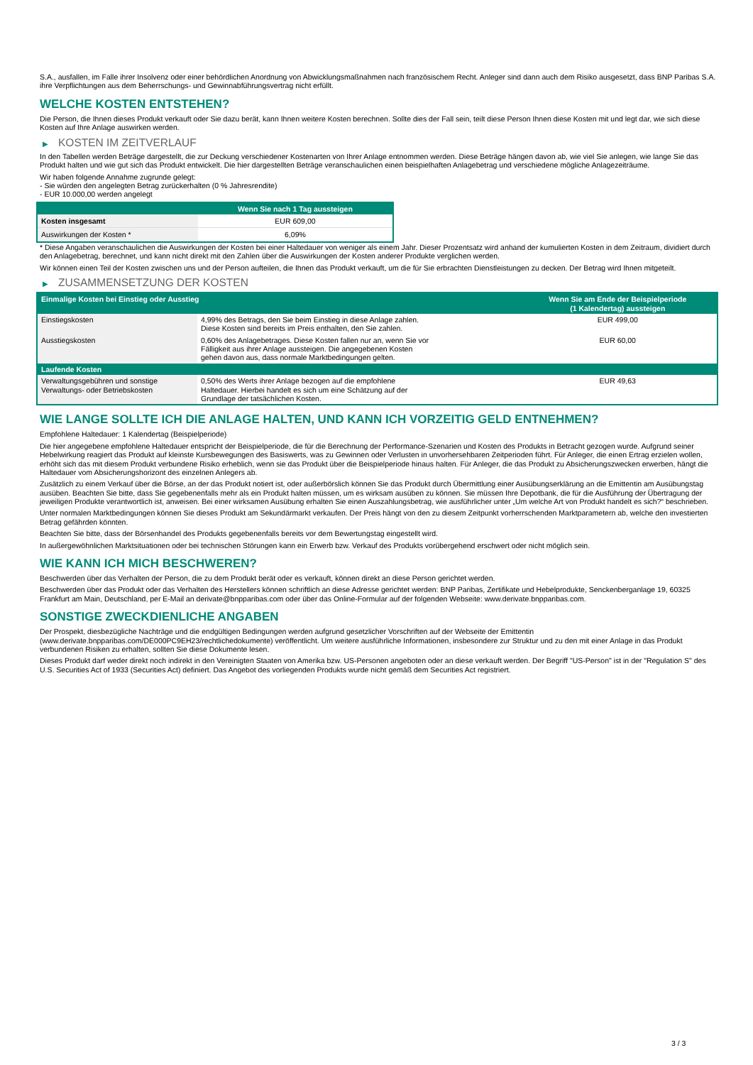S.A., ausfallen, im Falle ihrer Insolvenz oder einer behördlichen Anordnung von Abwicklungsmaßnahmen nach französischem Recht. Anleger sind dann auch dem Risiko ausgesetzt, dass BNP Paribas S.A. ihre Verpflichtungen aus dem Beherrschungs- und Gewinnabführungsvertrag nicht erfüllt.
WELCHE KOSTEN ENTSTEHEN?
Die Person, die Ihnen dieses Produkt verkauft oder Sie dazu berät, kann Ihnen weitere Kosten berechnen. Sollte dies der Fall sein, teilt diese Person Ihnen diese Kosten mit und legt dar, wie sich diese Kosten auf Ihre Anlage auswirken werden.
▶ KOSTEN IM ZEITVERLAUF
In den Tabellen werden Beträge dargestellt, die zur Deckung verschiedener Kostenarten von Ihrer Anlage entnommen werden. Diese Beträge hängen davon ab, wie viel Sie anlegen, wie lange Sie das Produkt halten und wie gut sich das Produkt entwickelt. Die hier dargestellten Beträge veranschaulichen einen beispielhaften Anlagebetrag und verschiedene mögliche Anlagezeiträume.
Wir haben folgende Annahme zugrunde gelegt:
- Sie würden den angelegten Betrag zurückerhalten (0 % Jahresrendite)
- EUR 10.000,00 werden angelegt
| | Wenn Sie nach 1 Tag aussteigen |
| --- | --- |
| Kosten insgesamt | EUR 609,00 |
| Auswirkungen der Kosten * | 6,09% |
* Diese Angaben veranschaulichen die Auswirkungen der Kosten bei einer Haltedauer von weniger als einem Jahr. Dieser Prozentsatz wird anhand der kumulierten Kosten in dem Zeitraum, dividiert durch den Anlagebetrag, berechnet, und kann nicht direkt mit den Zahlen über die Auswirkungen der Kosten anderer Produkte verglichen werden.
Wir können einen Teil der Kosten zwischen uns und der Person aufteilen, die Ihnen das Produkt verkauft, um die für Sie erbrachten Dienstleistungen zu decken. Der Betrag wird Ihnen mitgeteilt.
▶ ZUSAMMENSETZUNG DER KOSTEN
| Einmalige Kosten bei Einstieg oder Ausstieg | | Wenn Sie am Ende der Beispielperiode (1 Kalendertag) aussteigen |
| --- | --- | --- |
| Einstiegskosten | 4,99% des Betrags, den Sie beim Einstieg in diese Anlage zahlen. Diese Kosten sind bereits im Preis enthalten, den Sie zahlen. | EUR 499,00 |
| Ausstiegskosten | 0,60% des Anlagebetrages. Diese Kosten fallen nur an, wenn Sie vor Fälligkeit aus ihrer Anlage aussteigen. Die angegebenen Kosten gehen davon aus, dass normale Marktbedingungen gelten. | EUR 60,00 |
| Laufende Kosten | | |
| Verwaltungsgebühren und sonstige Verwaltungs- oder Betriebskosten | 0,50% des Werts ihrer Anlage bezogen auf die empfohlene Haltedauer. Hierbei handelt es sich um eine Schätzung auf der Grundlage der tatsächlichen Kosten. | EUR 49,63 |
WIE LANGE SOLLTE ICH DIE ANLAGE HALTEN, UND KANN ICH VORZEITIG GELD ENTNEHMEN?
Empfohlene Haltedauer: 1 Kalendertag (Beispielperiode)
Die hier angegebene empfohlene Haltedauer entspricht der Beispielperiode, die für die Berechnung der Performance-Szenarien und Kosten des Produkts in Betracht gezogen wurde. Aufgrund seiner Hebelwirkung reagiert das Produkt auf kleinste Kursbewegungen des Basiswerts, was zu Gewinnen oder Verlusten in unvorhersehbaren Zeitperioden führt. Für Anleger, die einen Ertrag erzielen wollen, erhöht sich das mit diesem Produkt verbundene Risiko erheblich, wenn sie das Produkt über die Beispielperiode hinaus halten. Für Anleger, die das Produkt zu Absicherungszwecken erwerben, hängt die Haltedauer vom Absicherungshorizont des einzelnen Anlegers ab.
Zusätzlich zu einem Verkauf über die Börse, an der das Produkt notiert ist, oder außerbörslich können Sie das Produkt durch Übermittlung einer Ausübungserklärung an die Emittentin am Ausübungstag ausüben. Beachten Sie bitte, dass Sie gegebenenfalls mehr als ein Produkt halten müssen, um es wirksam ausüben zu können. Sie müssen Ihre Depotbank, die für die Ausführung der Übertragung der jeweiligen Produkte verantwortlich ist, anweisen. Bei einer wirksamen Ausübung erhalten Sie einen Auszahlungsbetrag, wie ausführlicher unter „Um welche Art von Produkt handelt es sich?“ beschrieben.
Unter normalen Marktbedingungen können Sie dieses Produkt am Sekundärmarkt verkaufen. Der Preis hängt von den zu diesem Zeitpunkt vorherrschenden Marktparametern ab, welche den investierten Betrag gefährden könnten.
Beachten Sie bitte, dass der Börsenhandel des Produkts gegebenenfalls bereits vor dem Bewertungstag eingestellt wird.
In außergewöhnlichen Marktsituationen oder bei technischen Störungen kann ein Erwerb bzw. Verkauf des Produkts vorübergehend erschwert oder nicht möglich sein.
WIE KANN ICH MICH BESCHWEREN?
Beschwerden über das Verhalten der Person, die zu dem Produkt berät oder es verkauft, können direkt an diese Person gerichtet werden.
Beschwerden über das Produkt oder das Verhalten des Herstellers können schriftlich an diese Adresse gerichtet werden: BNP Paribas, Zertifikate und Hebelprodukte, Senckenberganlage 19, 60325 Frankfurt am Main, Deutschland, per E-Mail an derivate@bnpparibas.com oder über das Online-Formular auf der folgenden Webseite: www.derivate.bnpparibas.com.
SONSTIGE ZWECKDIENLICHE ANGABEN
Der Prospekt, diesbezügliche Nachträge und die endgültigen Bedingungen werden aufgrund gesetzlicher Vorschriften auf der Webseite der Emittentin (www.derivate.bnpparibas.com/DE000PC9EH23/rechtlichedokumente) veröffentlicht. Um weitere ausführliche Informationen, insbesondere zur Struktur und zu den mit einer Anlage in das Produkt verbundenen Risiken zu erhalten, sollten Sie diese Dokumente lesen.
Dieses Produkt darf weder direkt noch indirekt in den Vereinigten Staaten von Amerika bzw. US-Personen angeboten oder an diese verkauft werden. Der Begriff "US-Person" ist in der "Regulation S" des U.S. Securities Act of 1933 (Securities Act) definiert. Das Angebot des vorliegenden Produkts wurde nicht gemäß dem Securities Act registriert.
3 / 3